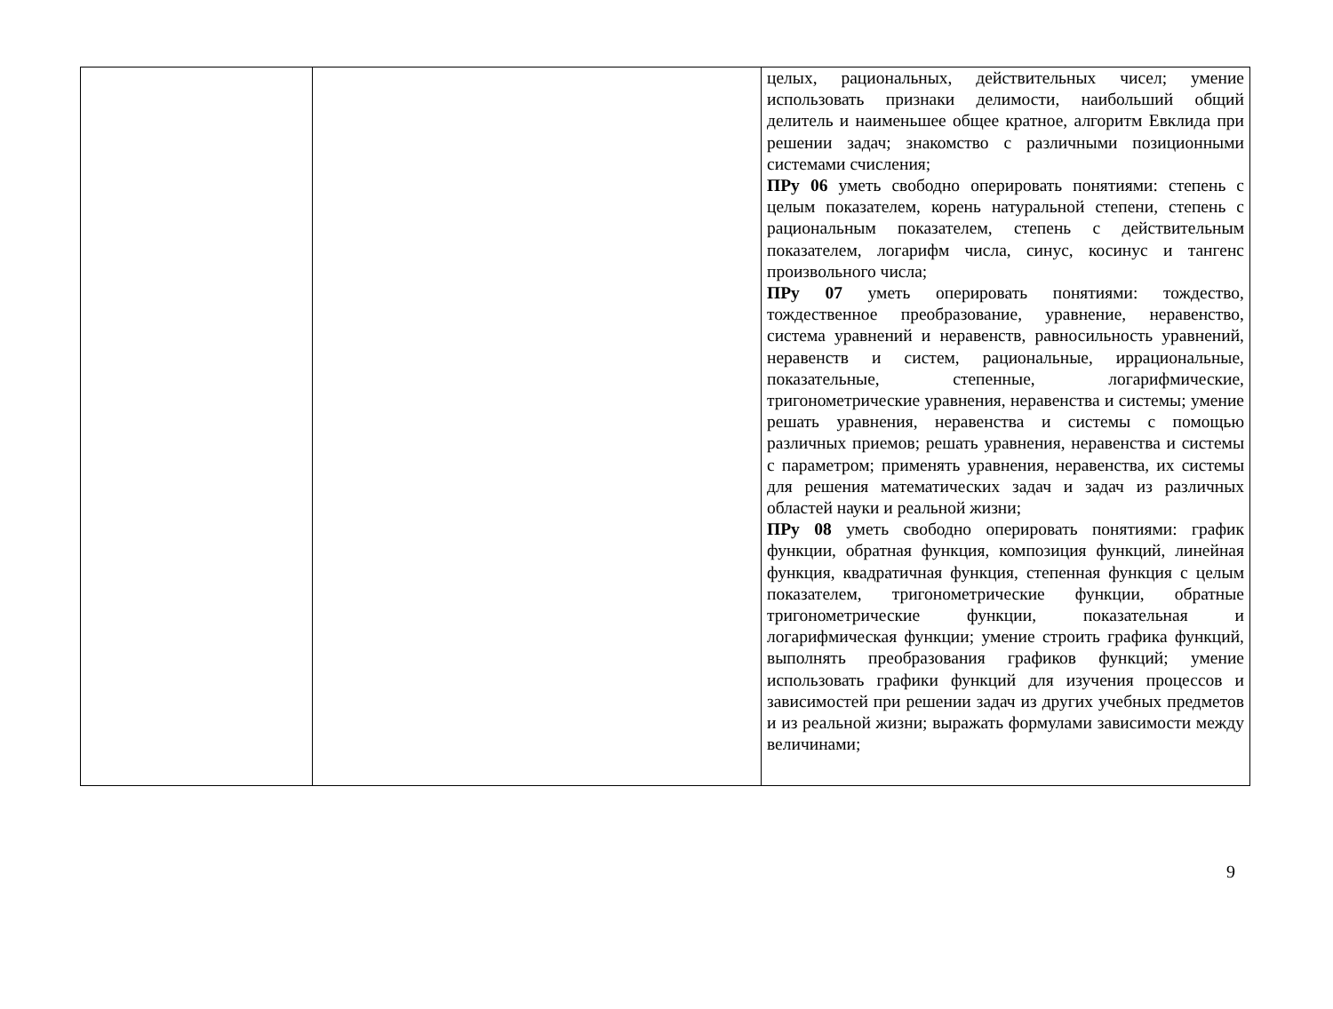| | | целых, рациональных, действительных чисел; умение использовать признаки делимости, наибольший общий делитель и наименьшее общее кратное, алгоритм Евклида при решении задач; знакомство с различными позиционными системами счисления; ПРу 06 уметь свободно оперировать понятиями: степень с целым показателем, корень натуральной степени, степень с рациональным показателем, степень с действительным показателем, логарифм числа, синус, косинус и тангенс произвольного числа; ПРу 07 уметь оперировать понятиями: тождество, тождественное преобразование, уравнение, неравенство, система уравнений и неравенств, равносильность уравнений, неравенств и систем, рациональные, иррациональные, показательные, степенные, логарифмические, тригонометрические уравнения, неравенства и системы; умение решать уравнения, неравенства и системы с помощью различных приемов; решать уравнения, неравенства и системы с параметром; применять уравнения, неравенства, их системы для решения математических задач и задач из различных областей науки и реальной жизни; ПРу 08 уметь свободно оперировать понятиями: график функции, обратная функция, композиция функций, линейная функция, квадратичная функция, степенная функция с целым показателем, тригонометрические функции, обратные тригонометрические функции, показательная и логарифмическая функции; умение строить графика функций, выполнять преобразования графиков функций; умение использовать графики функций для изучения процессов и зависимостей при решении задач из других учебных предметов и из реальной жизни; выражать формулами зависимости между величинами; |
9